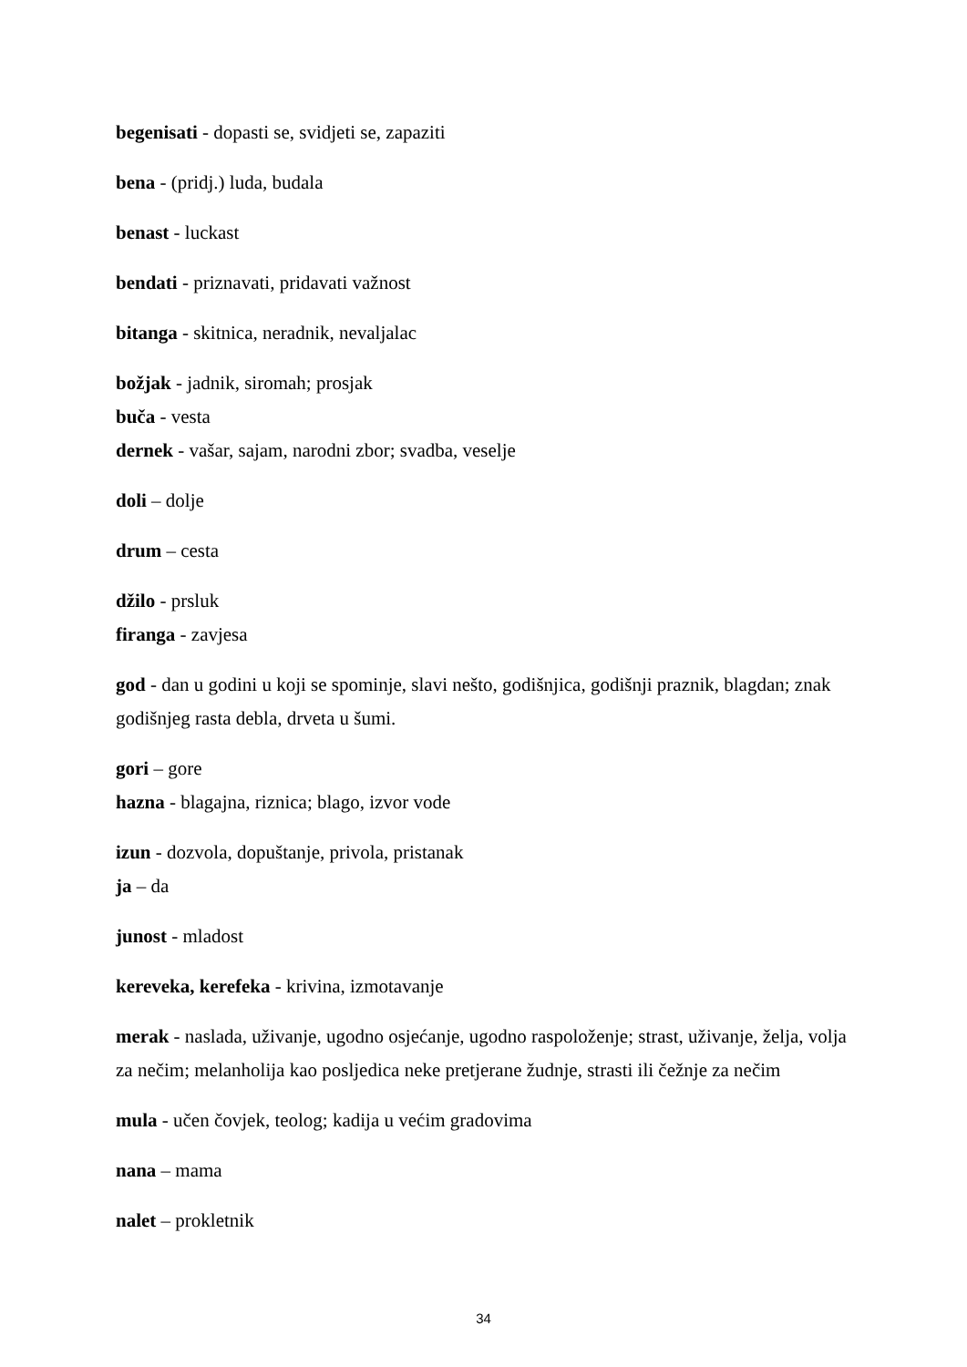begenisati - dopasti se, svidjeti se, zapaziti
bena - (pridj.) luda, budala
benast - luckast
bendati - priznavati, pridavati važnost
bitanga - skitnica, neradnik, nevaljalac
božjak - jadnik, siromah; prosjak
buča - vesta
dernek - vašar, sajam, narodni zbor; svadba, veselje
doli – dolje
drum – cesta
džilo - prsluk
firanga - zavjesa
god - dan u godini u koji se spominje, slavi nešto, godišnjica, godišnji praznik, blagdan; znak godišnjeg rasta debla, drveta u šumi.
gori – gore
hazna - blagajna, riznica; blago, izvor vode
izun - dozvola, dopuštanje, privola, pristanak
ja – da
junost - mladost
kereveka, kerefeka - krivina, izmotavanje
merak - naslada, uživanje, ugodno osjećanje, ugodno raspoloženje; strast, uživanje, želja, volja za nečim; melanholija kao posljedica neke pretjerane žudnje, strasti ili čežnje za nečim
mula - učen čovjek, teolog; kadija u većim gradovima
nana – mama
nalet – prokletnik
34